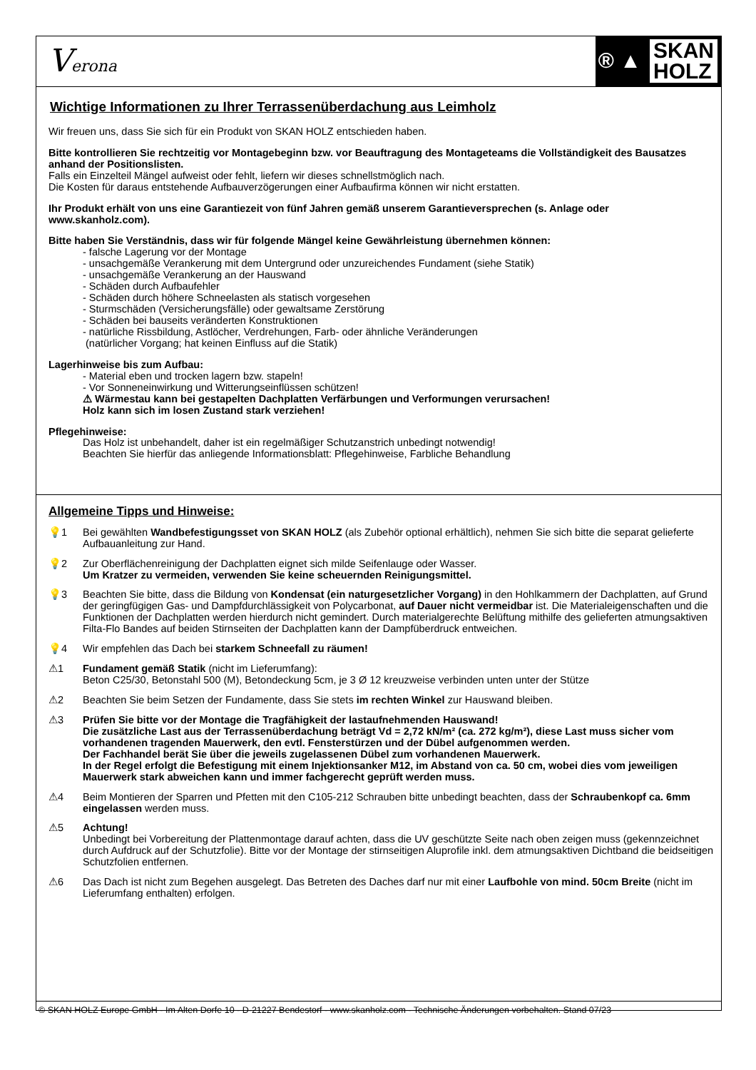Verona
® ▲ SKAN
HOLZ
Wichtige Informationen zu Ihrer Terrassenüberdachung aus Leimholz
Wir freuen uns, dass Sie sich für ein Produkt von SKAN HOLZ entschieden haben.
Bitte kontrollieren Sie rechtzeitig vor Montagebeginn bzw. vor Beauftragung des Montageteams die Vollständigkeit des Bausatzes anhand der Positionslisten.
Falls ein Einzelteil Mängel aufweist oder fehlt, liefern wir dieses schnellstmöglich nach.
Die Kosten für daraus entstehende Aufbauverzögerungen einer Aufbaufirma können wir nicht erstatten.
Ihr Produkt erhält von uns eine Garantiezeit von fünf Jahren gemäß unserem Garantieversprechen (s. Anlage oder www.skanholz.com).
Bitte haben Sie Verständnis, dass wir für folgende Mängel keine Gewährleistung übernehmen können:
- falsche Lagerung vor der Montage
- unsachgemäße Verankerung mit dem Untergrund oder unzureichendes Fundament (siehe Statik)
- unsachgemäße Verankerung an der Hauswand
- Schäden durch Aufbaufehler
- Schäden durch höhere Schneelasten als statisch vorgesehen
- Sturmschäden (Versicherungsfälle) oder gewaltsame Zerstörung
- Schäden bei bauseits veränderten Konstruktionen
- natürliche Rissbildung, Astlöcher, Verdrehungen, Farb- oder ähnliche Veränderungen
(natürlicher Vorgang; hat keinen Einfluss auf die Statik)
Lagerhinweise bis zum Aufbau:
- Material eben und trocken lagern bzw. stapeln!
- Vor Sonneneinwirkung und Witterungseinflüssen schützen!
⚠ Wärmestau kann bei gestapelten Dachplatten Verfärbungen und Verformungen verursachen!
Holz kann sich im losen Zustand stark verziehen!
Pflegehinweise:
Das Holz ist unbehandelt, daher ist ein regelmäßiger Schutzanstrich unbedingt notwendig!
Beachten Sie hierfür das anliegende Informationsblatt: Pflegehinweise, Farbliche Behandlung
Allgemeine Tipps und Hinweise:
💡1 Bei gewählten Wandbefestigungsset von SKAN HOLZ (als Zubehör optional erhältlich), nehmen Sie sich bitte die separat gelieferte Aufbauanleitung zur Hand.
💡2 Zur Oberflächenreinigung der Dachplatten eignet sich milde Seifenlauge oder Wasser.
Um Kratzer zu vermeiden, verwenden Sie keine scheuernden Reinigungsmittel.
💡3 Beachten Sie bitte, dass die Bildung von Kondensat (ein naturgesetzlicher Vorgang) in den Hohlkammern der Dachplatten, auf Grund der geringfügigen Gas- und Dampfdurchlässigkeit von Polycarbonat, auf Dauer nicht vermeidbar ist. Die Materialeigenschaften und die Funktionen der Dachplatten werden hierdurch nicht gemindert. Durch materialgerechte Belüftung mithilfe des gelieferten atmungsaktiven Filta-Flo Bandes auf beiden Stirnseiten der Dachplatten kann der Dampfüberdruck entweichen.
💡4 Wir empfehlen das Dach bei starkem Schneefall zu räumen!
⚠1 Fundament gemäß Statik (nicht im Lieferumfang):
Beton C25/30, Betonstahl 500 (M), Betondeckung 5cm, je 3 Ø 12 kreuzweise verbinden unten unter der Stütze
⚠2 Beachten Sie beim Setzen der Fundamente, dass Sie stets im rechten Winkel zur Hauswand bleiben.
⚠3 Prüfen Sie bitte vor der Montage die Tragfähigkeit der lastaufnehmenden Hauswand!
Die zusätzliche Last aus der Terrassenüberdachung beträgt Vd = 2,72 kN/m² (ca. 272 kg/m²), diese Last muss sicher vom vorhandenen tragenden Mauerwerk, den evtl. Fensterstürzen und der Dübel aufgenommen werden.
Der Fachhandel berät Sie über die jeweils zugelassenen Dübel zum vorhandenen Mauerwerk.
In der Regel erfolgt die Befestigung mit einem Injektionsanker M12, im Abstand von ca. 50 cm, wobei dies vom jeweiligen Mauerwerk stark abweichen kann und immer fachgerecht geprüft werden muss.
⚠4 Beim Montieren der Sparren und Pfetten mit den C105-212 Schrauben bitte unbedingt beachten, dass der Schraubenkopf ca. 6mm eingelassen werden muss.
⚠5 Achtung!
Unbedingt bei Vorbereitung der Plattenmontage darauf achten, dass die UV geschützte Seite nach oben zeigen muss (gekennzeichnet durch Aufdruck auf der Schutzfolie). Bitte vor der Montage der stirnseitigen Aluprofile inkl. dem atmungsaktiven Dichtband die beidseitigen Schutzfolien entfernen.
⚠6 Das Dach ist nicht zum Begehen ausgelegt. Das Betreten des Daches darf nur mit einer Laufbohle von mind. 50cm Breite (nicht im Lieferumfang enthalten) erfolgen.
© SKAN HOLZ Europe GmbH - Im Alten Dorfe 10 - D-21227 Bendestorf - www.skanholz.com - Technische Änderungen vorbehalten. Stand 07/23